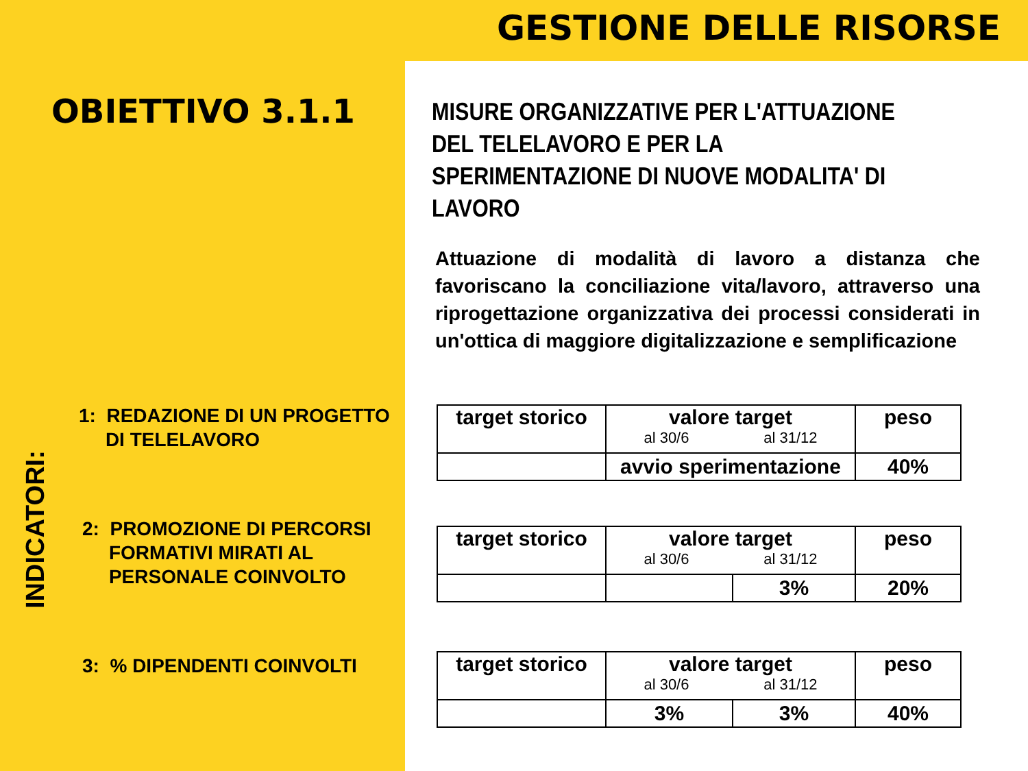GESTIONE DELLE RISORSE
OBIETTIVO 3.1.1
1: REDAZIONE DI UN PROGETTO
DI TELELAVORO
2: PROMOZIONE DI PERCORSI
FORMATIVI MIRATI AL
PERSONALE COINVOLTO
3: % DIPENDENTI COINVOLTI
INDICATORI:
MISURE ORGANIZZATIVE PER L'ATTUAZIONE DEL TELELAVORO E PER LA SPERIMENTAZIONE DI NUOVE MODALITA' DI LAVORO
Attuazione di modalità di lavoro a distanza che favoriscano la conciliazione vita/lavoro, attraverso una riprogettazione organizzativa dei processi considerati in un'ottica di maggiore digitalizzazione e semplificazione
| target storico | valore target al 30/6 al 31/12 | peso |
| | avvio sperimentazione | 40% |
| target storico | valore target al 30/6 al 31/12 | | peso |
| | | 3% | 20% |
| target storico | valore target al 30/6 al 31/12 | | peso |
| | 3% | 3% | 40% |